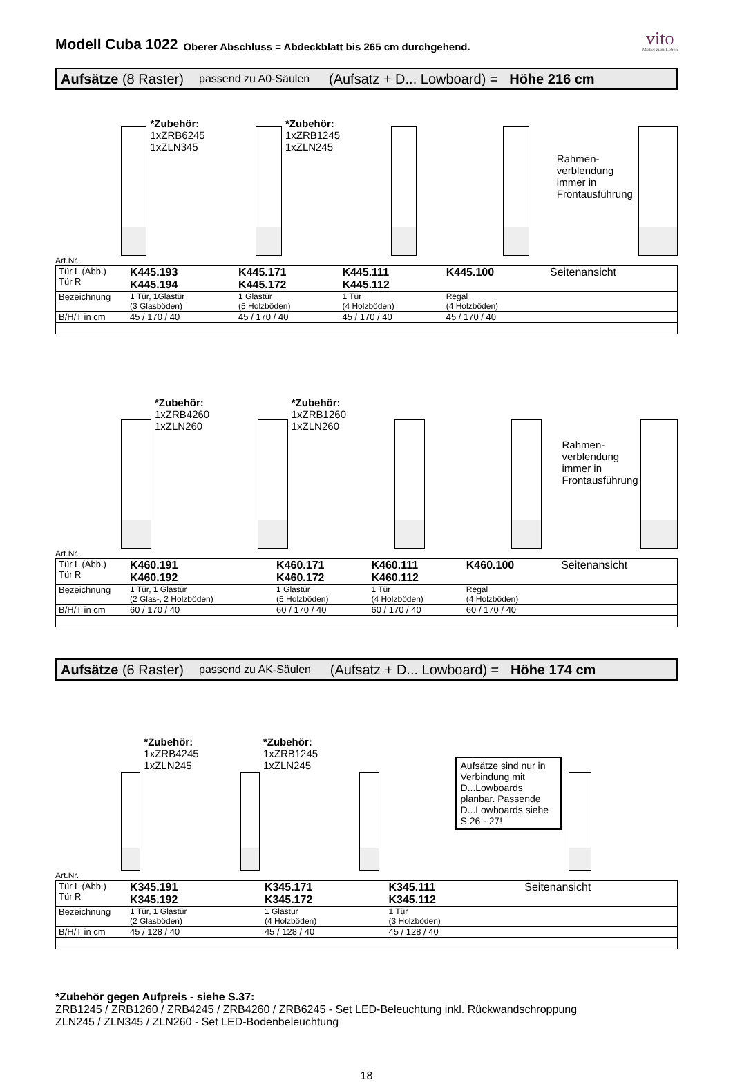Modell Cuba 1022
Oberer Abschluss = Abdeckblatt bis 265 cm durchgehend.
vito
Möbel zum Leben
Aufsätze (8 Raster) passend zu A0-Säulen (Aufsatz + D... Lowboard) = Höhe 216 cm
*Zubehör:
1xZRB6245
1xZLN345
*Zubehör:
1xZRB1245
1xZLN245
Rahmen-
verblendung
immer in
Frontausführung
Art.Nr.
| Tür L (Abb.) Tür R | K445.193 K445.194 | K445.171 K445.172 | K445.111 K445.112 | K445.100 | Seitenansicht |
| Bezeichnung | 1 Tür, 1Glastür (3 Glasböden) | 1 Glastür (5 Holzböden) | 1 Tür (4 Holzböden) | Regal (4 Holzböden) | |
| B/H/T in cm | 45 / 170 / 40 | 45 / 170 / 40 | 45 / 170 / 40 | 45 / 170 / 40 | |
*Zubehör:
1xZRB4260
1xZLN260
*Zubehör:
1xZRB1260
1xZLN260
Rahmen-
verblendung
immer in
Frontausführung
Art.Nr.
| Tür L (Abb.) Tür R | K460.191 K460.192 | K460.171 K460.172 | K460.111 K460.112 | K460.100 | Seitenansicht |
| Bezeichnung | 1 Tür, 1 Glastür (2 Glas-, 2 Holzböden) | 1 Glastür (5 Holzböden) | 1 Tür (4 Holzböden) | Regal (4 Holzböden) | |
| B/H/T in cm | 60 / 170 / 40 | 60 / 170 / 40 | 60 / 170 / 40 | 60 / 170 / 40 | |
Aufsätze (6 Raster) passend zu AK-Säulen (Aufsatz + D... Lowboard) = Höhe 174 cm
*Zubehör:
1xZRB4245
1xZLN245
*Zubehör:
1xZRB1245
1xZLN245
Aufsätze sind nur in Verbindung mit D...Lowboards planbar. Passende D...Lowboards siehe S.26 - 27!
Art.Nr.
| Tür L (Abb.) Tür R | K345.191 K345.192 | K345.171 K345.172 | K345.111 K345.112 | | Seitenansicht |
| Bezeichnung | 1 Tür, 1 Glastür (2 Glasböden) | 1 Glastür (4 Holzböden) | 1 Tür (3 Holzböden) | | |
| B/H/T in cm | 45 / 128 / 40 | 45 / 128 / 40 | 45 / 128 / 40 | | |
*Zubehör gegen Aufpreis - siehe S.37:
ZRB1245 / ZRB1260 / ZRB4245 / ZRB4260 / ZRB6245 - Set LED-Beleuchtung inkl. Rückwandschroppung
ZLN245 / ZLN345 / ZLN260 - Set LED-Bodenbeleuchtung
18